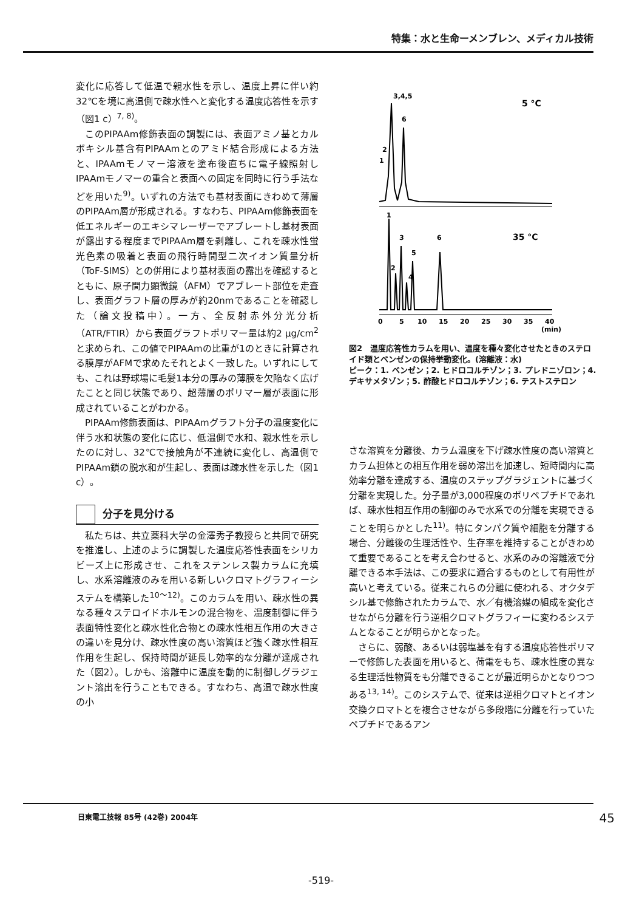特集：水と生命ーメンブレン、メディカル技術
変化に応答して低温で親水性を示し、温度上昇に伴い約32℃を境に高温側で疎水性へと変化する温度応答性を示す（図1 c）<sup>7, 8)</sup>。
このPIPAAm修飾表面の調製には、表面アミノ基とカルボキシル基含有PIPAAmとのアミド結合形成による方法と、IPAAmモノマー溶液を塗布後直ちに電子線照射しIPAAmモノマーの重合と表面への固定を同時に行う手法などを用いた<sup>9)</sup>。いずれの方法でも基材表面にきわめて薄層のPIPAAm層が形成される。すなわち、PIPAAm修飾表面を低エネルギーのエキシマレーザーでアブレートし基材表面が露出する程度までPIPAAm層を剥離し、これを疎水性蛍光色素の吸着と表面の飛行時間型二次イオン質量分析（ToF-SIMS）との併用により基材表面の露出を確認するとともに、原子間力顕微鏡（AFM）でアブレート部位を走査し、表面グラフト層の厚みが約20nmであることを確認した（論文投稿中）。一方、全反射赤外分光分析（ATR/FTIR）から表面グラフトポリマー量は約2 μg/cm<sup>2</sup>と求められ、この値でPIPAAmの比重が1のときに計算される膜厚がAFMで求めたそれとよく一致した。いずれにしても、これは野球場に毛髪1本分の厚みの薄膜を欠陥なく広げたことと同じ状態であり、超薄層のポリマー層が表面に形成されていることがわかる。
PIPAAm修飾表面は、PIPAAmグラフト分子の温度変化に伴う水和状態の変化に応じ、低温側で水和、親水性を示したのに対し、32℃で接触角が不連続に変化し、高温側でPIPAAm鎖の脱水和が生起し、表面は疎水性を示した（図1 c）。
分子を見分ける
私たちは、共立薬科大学の金澤秀子教授らと共同で研究を推進し、上述のように調製した温度応答性表面をシリカビーズ上に形成させ、これをステンレス製カラムに充填し、水系溶離液のみを用いる新しいクロマトグラフィーシステムを構築した<sup>10～12)</sup>。このカラムを用い、疎水性の異なる種々ステロイドホルモンの混合物を、温度制御に伴う表面特性変化と疎水性化合物との疎水性相互作用の大きさの違いを見分け、疎水性度の高い溶質ほど強く疎水性相互作用を生起し、保持時間が延長し効率的な分離が達成された（図2）。しかも、溶離中に温度を動的に制御しグラジェント溶出を行うこともできる。すなわち、高温で疎水性度の小
3,4,5
6
2
1
5 °C
1
3
6
5
2
4
35 °C
0
5
10
15
20
25
30
35
40
(min)
図2　温度応答性カラムを用い、温度を種々変化させたときのステロイド類とベンゼンの保持挙動変化。(溶離液：水)
ピーク：1. ベンゼン；2. ヒドロコルチゾン；3. プレドニゾロン；4. デキサメタゾン；5. 酢酸ヒドロコルチゾン；6. テストステロン
さな溶質を分離後、カラム温度を下げ疎水性度の高い溶質とカラム担体との相互作用を弱め溶出を加速し、短時間内に高効率分離を達成する、温度のステップグラジェントに基づく分離を実現した。分子量が3,000程度のポリペプチドであれば、疎水性相互作用の制御のみで水系での分離を実現できることを明らかとした<sup>11)</sup>。特にタンパク質や細胞を分離する場合、分離後の生理活性や、生存率を維持することがきわめて重要であることを考え合わせると、水系のみの溶離液で分離できる本手法は、この要求に適合するものとして有用性が高いと考えている。従来これらの分離に使われる、オクタデシル基で修飾されたカラムで、水／有機溶媒の組成を変化させながら分離を行う逆相クロマトグラフィーに変わるシステムとなることが明らかとなった。
さらに、弱酸、あるいは弱塩基を有する温度応答性ポリマーで修飾した表面を用いると、荷電をもち、疎水性度の異なる生理活性物質をも分離できることが最近明らかとなりつつある<sup>13, 14)</sup>。このシステムで、従来は逆相クロマトとイオン交換クロマトとを複合させながら多段階に分離を行っていたペプチドであるアン
日東電工技報 85号 (42巻) 2004年
45
-519-